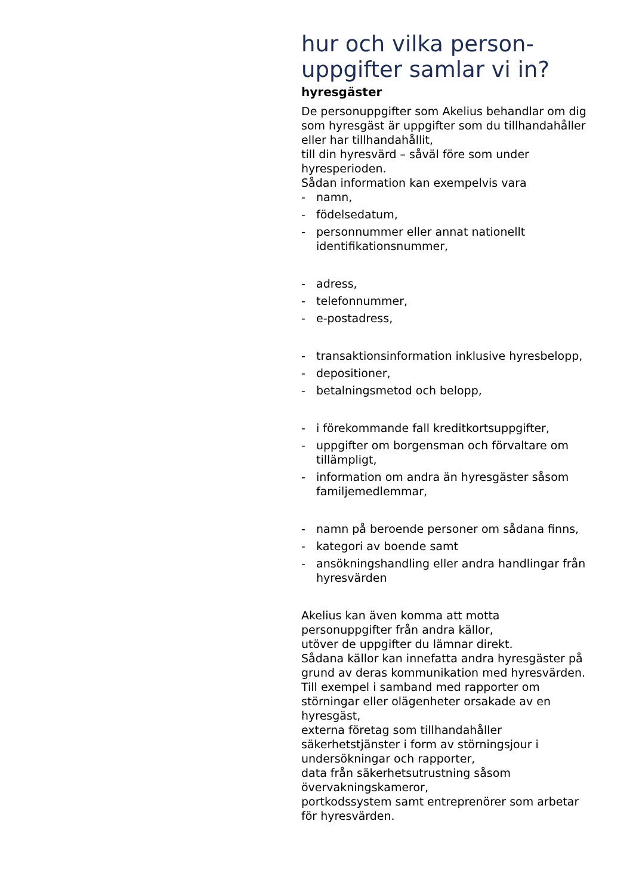hur och vilka person-
uppgifter samlar vi in?
hyresgäster
De personuppgifter som Akelius behandlar om dig som hyresgäst är uppgifter som du tillhandahåller eller har tillhandahållit,
till din hyresvärd – såväl före som under hyresperioden.
Sådan information kan exempelvis vara
- namn,
- födelsedatum,
- personnummer eller annat nationellt identifikationsnummer,
- adress,
- telefonnummer,
- e-postadress,
- transaktionsinformation inklusive hyresbelopp,
- depositioner,
- betalningsmetod och belopp,
- i förekommande fall kreditkortsuppgifter,
- uppgifter om borgensman och förvaltare om tillämpligt,
- information om andra än hyresgäster såsom familjemedlemmar,
- namn på beroende personer om sådana finns,
- kategori av boende samt
- ansökningshandling eller andra handlingar från hyresvärden
Akelius kan även komma att motta personuppgifter från andra källor,
utöver de uppgifter du lämnar direkt.
Sådana källor kan innefatta andra hyresgäster på grund av deras kommunikation med hyresvärden.
Till exempel i samband med rapporter om störningar eller olägenheter orsakade av en hyresgäst,
externa företag som tillhandahåller säkerhetstjänster i form av störningsjour i undersökningar och rapporter,
data från säkerhetsutrustning såsom övervakningskameror,
portkodssystem samt entreprenörer som arbetar för hyresvärden.